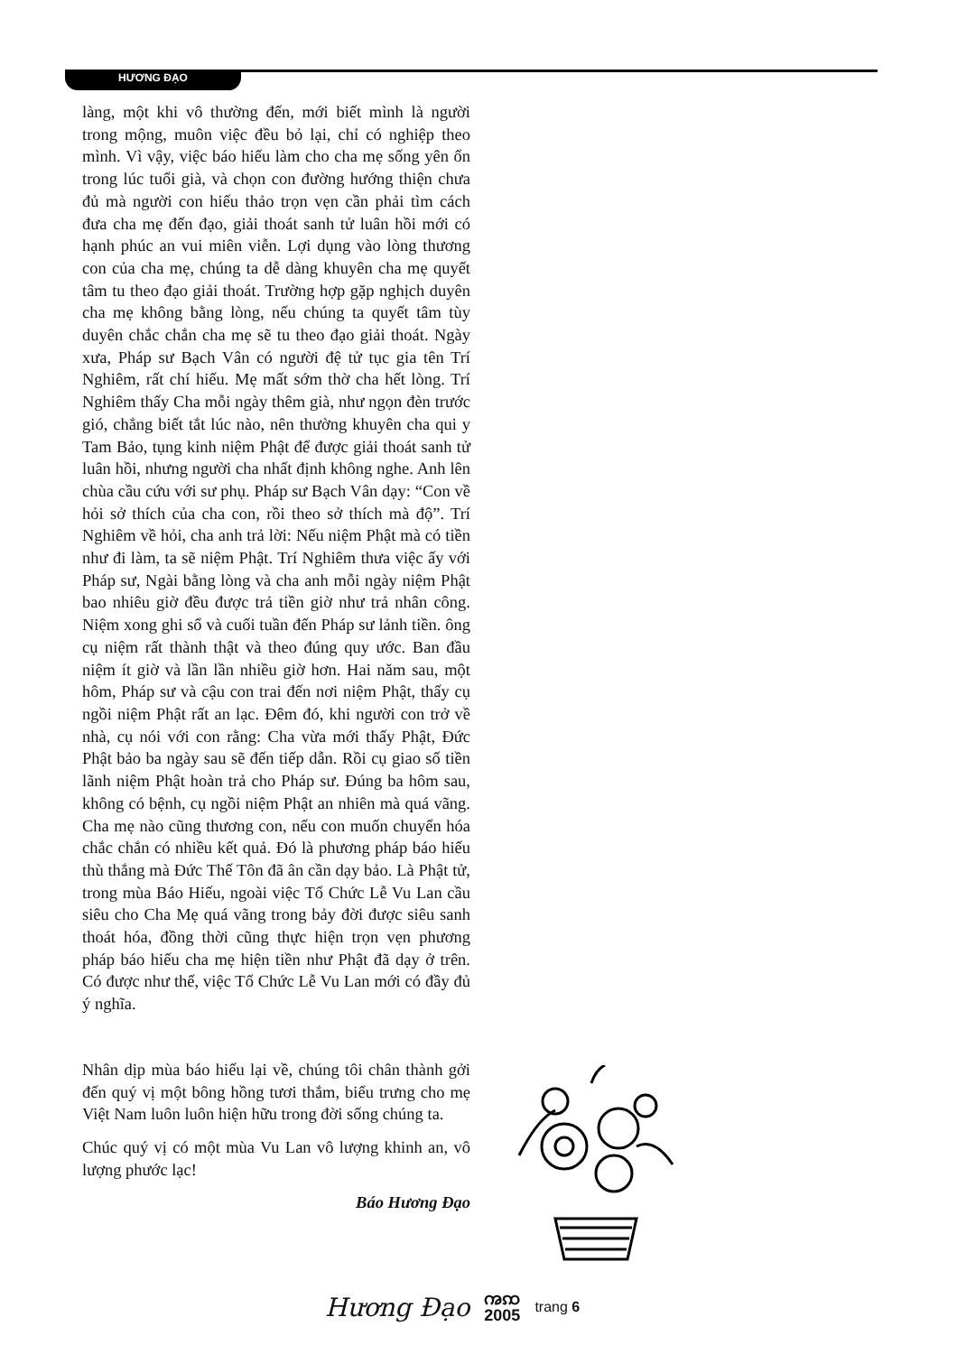HƯƠNG ĐẠO
làng, một khi vô thường đến, mới biết mình là người trong mộng, muôn việc đều bỏ lại, chỉ có nghiệp theo mình. Vì vậy, việc báo hiếu làm cho cha mẹ sống yên ổn trong lúc tuổi già, và chọn con đường hướng thiện chưa đủ mà người con hiếu thảo trọn vẹn cần phải tìm cách đưa cha mẹ đến đạo, giải thoát sanh tử luân hồi mới có hạnh phúc an vui miên viễn. Lợi dụng vào lòng thương con của cha mẹ, chúng ta dễ dàng khuyên cha mẹ quyết tâm tu theo đạo giải thoát. Trường hợp gặp nghịch duyên cha mẹ không bằng lòng, nếu chúng ta quyết tâm tùy duyên chắc chắn cha mẹ sẽ tu theo đạo giải thoát. Ngày xưa, Pháp sư Bạch Vân có người đệ tử tục gia tên Trí Nghiêm, rất chí hiếu. Mẹ mất sớm thờ cha hết lòng. Trí Nghiêm thấy Cha mỗi ngày thêm già, như ngọn đèn trước gió, chẳng biết tắt lúc nào, nên thường khuyên cha qui y Tam Bảo, tụng kinh niệm Phật để được giải thoát sanh tử luân hồi, nhưng người cha nhất định không nghe. Anh lên chùa cầu cứu với sư phụ. Pháp sư Bạch Vân dạy: “Con về hỏi sở thích của cha con, rồi theo sở thích mà độ”. Trí Nghiêm về hỏi, cha anh trả lời: Nếu niệm Phật mà có tiền như đi làm, ta sẽ niệm Phật. Trí Nghiêm thưa việc ấy với Pháp sư, Ngài bằng lòng và cha anh mỗi ngày niệm Phật bao nhiêu giờ đều được trả tiền giờ như trả nhân công. Niệm xong ghi sổ và cuối tuần đến Pháp sư lảnh tiền. ông cụ niệm rất thành thật và theo đúng quy ước. Ban đầu niệm ít giờ và lần lần nhiều giờ hơn. Hai năm sau, một hôm, Pháp sư và cậu con trai đến nơi niệm Phật, thấy cụ ngồi niệm Phật rất an lạc. Đêm đó, khi người con trở về nhà, cụ nói với con rằng: Cha vừa mới thấy Phật, Đức Phật bảo ba ngày sau sẽ đến tiếp dẫn. Rồi cụ giao số tiền lãnh niệm Phật hoàn trả cho Pháp sư. Đúng ba hôm sau, không có bệnh, cụ ngồi niệm Phật an nhiên mà quá vãng. Cha mẹ nào cũng thương con, nếu con muốn chuyển hóa chắc chắn có nhiều kết quả. Đó là phương pháp báo hiếu thù thắng mà Đức Thế Tôn đã ân cần dạy bảo. Là Phật tử, trong mùa Báo Hiếu, ngoài việc Tổ Chức Lễ Vu Lan cầu siêu cho Cha Mẹ quá vãng trong bảy đời được siêu sanh thoát hóa, đồng thời cũng thực hiện trọn vẹn phương pháp báo hiếu cha mẹ hiện tiền như Phật đã dạy ở trên. Có được như thế, việc Tổ Chức Lễ Vu Lan mới có đầy đủ ý nghĩa.
Nhân dịp mùa báo hiếu lại về, chúng tôi chân thành gởi đến quý vị một bông hồng tươi thắm, biểu trưng cho mẹ Việt Nam luôn luôn hiện hữu trong đời sống chúng ta.
Chúc quý vị có một mùa Vu Lan vô lượng khinh an, vô lượng phước lạc!
Báo Hương Đạo
Hương Đạo ꩠꩡ
2005 trang 6